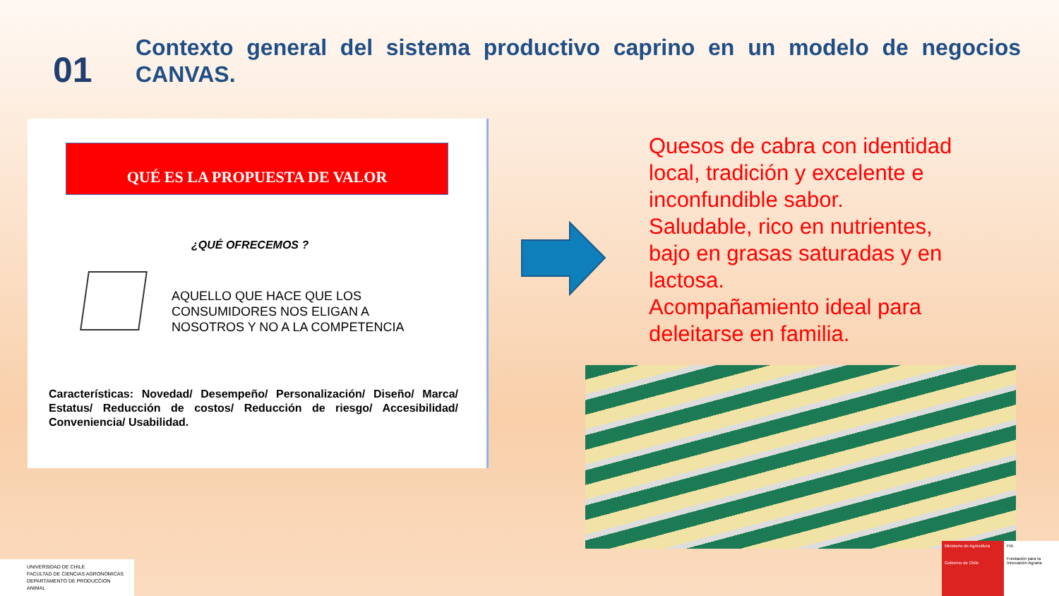01
Contexto general del sistema productivo caprino en un modelo de negocios CANVAS.
QUÉ ES LA PROPUESTA DE VALOR
¿QUÉ OFRECEMOS ?
AQUELLO QUE HACE QUE LOS
CONSUMIDORES NOS ELIGAN A
NOSOTROS Y NO A LA COMPETENCIA
Características: Novedad/ Desempeño/ Personalización/ Diseño/ Marca/ Estatus/ Reducción de costos/ Reducción de riesgo/ Accesibilidad/ Conveniencia/ Usabilidad.
Quesos de cabra con identidad local, tradición y excelente e inconfundible sabor.
Saludable, rico en nutrientes, bajo en grasas saturadas y en lactosa.
Acompañamiento ideal para deleitarse en familia.
UNIVERSIDAD DE CHILE
FACULTAD DE CIENCIAS AGRONOMICAS
DEPARTAMENTO DE PRODUCCION ANIMAL
Ministerio de Agricultura
Gobierno de Chile
FIA
Fundación para la Innovación Agraria